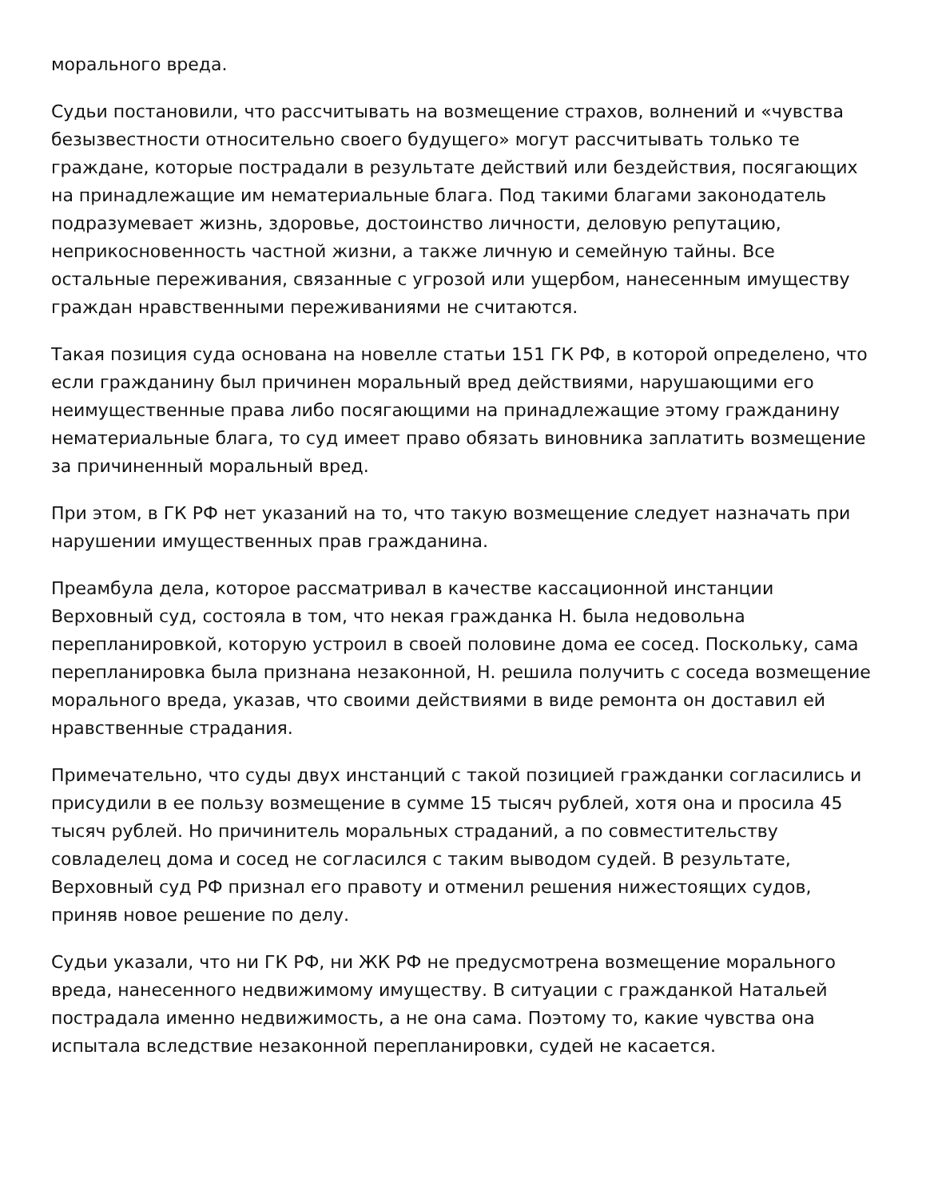морального вреда.
Судьи постановили, что рассчитывать на возмещение страхов, волнений и «чувства безызвестности относительно своего будущего» могут рассчитывать только те граждане, которые пострадали в результате действий или бездействия, посягающих на принадлежащие им нематериальные блага. Под такими благами законодатель подразумевает жизнь, здоровье, достоинство личности, деловую репутацию, неприкосновенность частной жизни, а также личную и семейную тайны. Все остальные переживания, связанные с угрозой или ущербом, нанесенным имуществу граждан нравственными переживаниями не считаются.
Такая позиция суда основана на новелле статьи 151 ГК РФ, в которой определено, что если гражданину был причинен моральный вред действиями, нарушающими его неимущественные права либо посягающими на принадлежащие этому гражданину нематериальные блага, то суд имеет право обязать виновника заплатить возмещение за причиненный моральный вред.
При этом, в ГК РФ нет указаний на то, что такую возмещение следует назначать при нарушении имущественных прав гражданина.
Преамбула дела, которое рассматривал в качестве кассационной инстанции Верховный суд, состояла в том, что некая гражданка Н. была недовольна перепланировкой, которую устроил в своей половине дома ее сосед. Поскольку, сама перепланировка была признана незаконной, Н. решила получить с соседа возмещение морального вреда, указав, что своими действиями в виде ремонта он доставил ей нравственные страдания.
Примечательно, что суды двух инстанций с такой позицией гражданки согласились и присудили в ее пользу возмещение в сумме 15 тысяч рублей, хотя она и просила 45 тысяч рублей. Но причинитель моральных страданий, а по совместительству совладелец дома и сосед не согласился с таким выводом судей. В результате, Верховный суд РФ признал его правоту и отменил решения нижестоящих судов, приняв новое решение по делу.
Судьи указали, что ни ГК РФ, ни ЖК РФ не предусмотрена возмещение морального вреда, нанесенного недвижимому имуществу. В ситуации с гражданкой Натальей пострадала именно недвижимость, а не она сама. Поэтому то, какие чувства она испытала вследствие незаконной перепланировки, судей не касается.